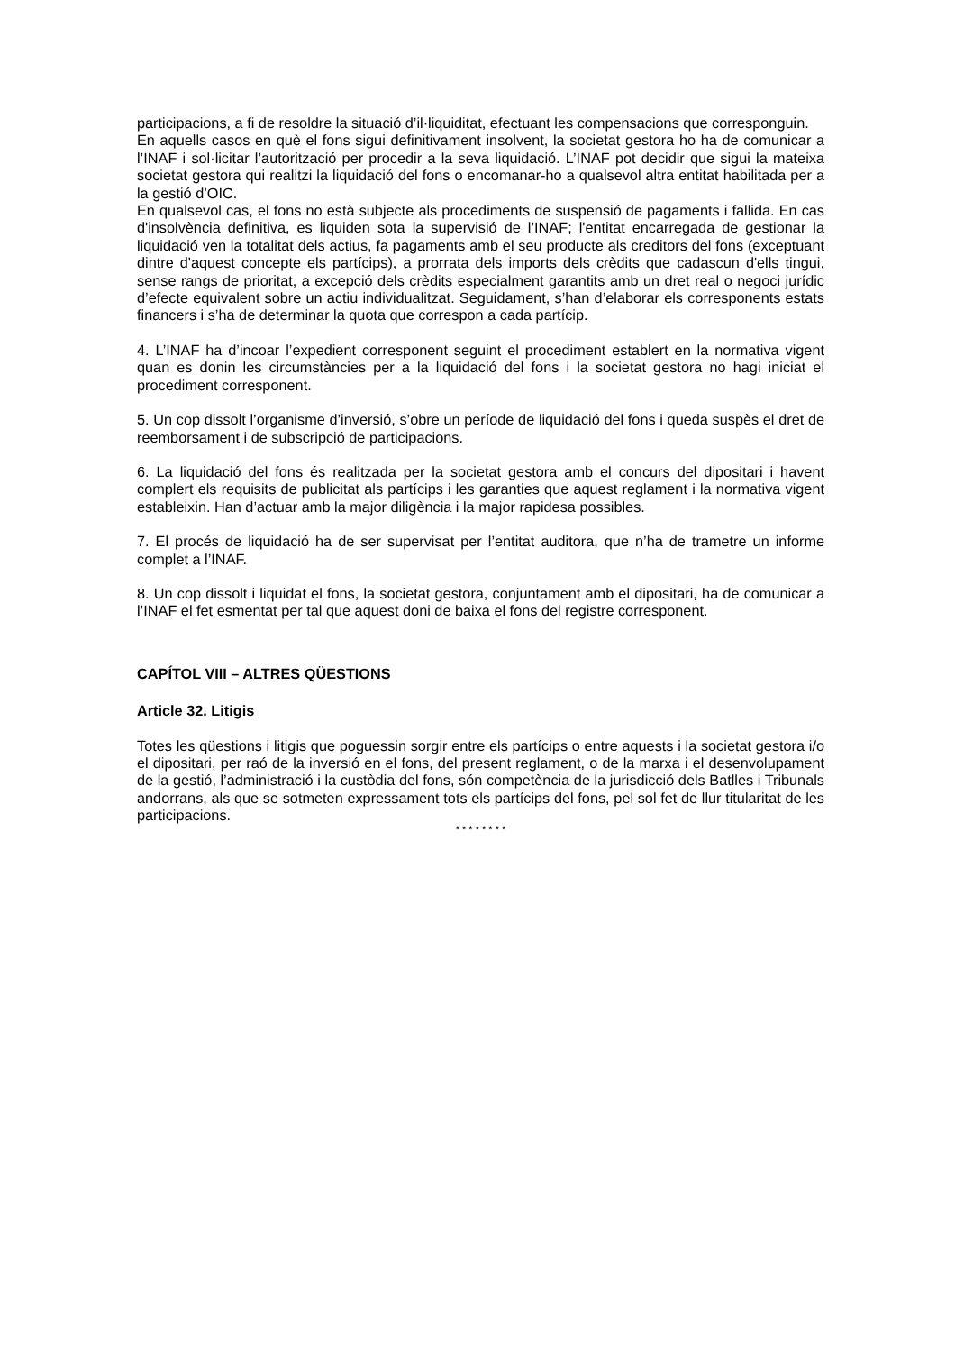participacions, a fi de resoldre la situació d’il·liquiditat, efectuant les compensacions que corresponguin.
En aquells casos en què el fons sigui definitivament insolvent, la societat gestora ho ha de comunicar a l’INAF i sol·licitar l’autorització per procedir a la seva liquidació. L’INAF pot decidir que sigui la mateixa societat gestora qui realitzi la liquidació del fons o encomanar-ho a qualsevol altra entitat habilitada per a la gestió d’OIC.
En qualsevol cas, el fons no està subjecte als procediments de suspensió de pagaments i fallida. En cas d'insolvència definitiva, es liquiden sota la supervisió de l’INAF; l'entitat encarregada de gestionar la liquidació ven la totalitat dels actius, fa pagaments amb el seu producte als creditors del fons (exceptuant dintre d'aquest concepte els partícips), a prorrata dels imports dels crèdits que cadascun d'ells tingui, sense rangs de prioritat, a excepció dels crèdits especialment garantits amb un dret real o negoci jurídic d’efecte equivalent sobre un actiu individualitzat. Seguidament, s’han d’elaborar els corresponents estats financers i s’ha de determinar la quota que correspon a cada partícip.
4. L’INAF ha d’incoar l’expedient corresponent seguint el procediment establert en la normativa vigent quan es donin les circumstàncies per a la liquidació del fons i la societat gestora no hagi iniciat el procediment corresponent.
5. Un cop dissolt l’organisme d’inversió, s’obre un període de liquidació del fons i queda suspès el dret de reemborsament i de subscripció de participacions.
6. La liquidació del fons és realitzada per la societat gestora amb el concurs del dipositari i havent complert els requisits de publicitat als partícips i les garanties que aquest reglament i la normativa vigent estableixin. Han d’actuar amb la major diligència i la major rapidesa possibles.
7. El procés de liquidació ha de ser supervisat per l’entitat auditora, que n’ha de trametre un informe complet a l’INAF.
8. Un cop dissolt i liquidat el fons, la societat gestora, conjuntament amb el dipositari, ha de comunicar a l’INAF el fet esmentat per tal que aquest doni de baixa el fons del registre corresponent.
CAPÍTOL VIII – ALTRES QÜESTIONS
Article 32. Litigis
Totes les qüestions i litigis que poguessin sorgir entre els partícips o entre aquests i la societat gestora i/o el dipositari, per raó de la inversió en el fons, del present reglament, o de la marxa i el desenvolupament de la gestió, l’administració i la custòdia del fons, són competència de la jurisdicció dels Batlles i Tribunals andorrans, als que se sotmeten expressament tots els partícips del fons, pel sol fet de llur titularitat de les participacions.
* * * * * * * *